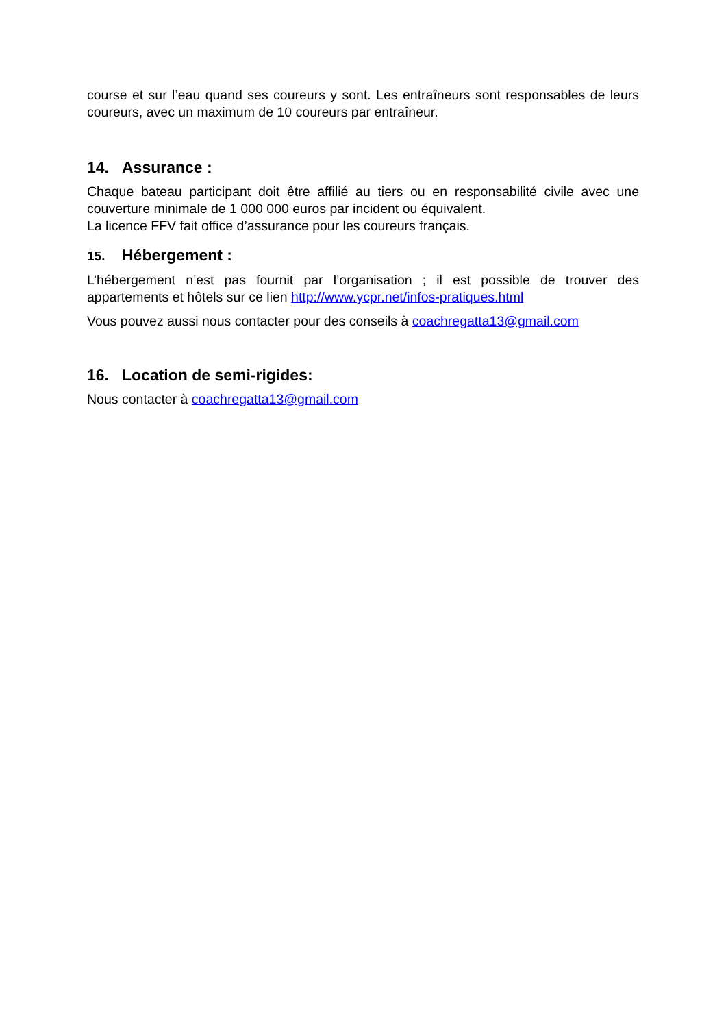course et sur l’eau quand ses coureurs y sont. Les entraîneurs sont responsables de leurs coureurs, avec un maximum de 10 coureurs par entraîneur.
14. Assurance :
Chaque bateau participant doit être affilié au tiers ou en responsabilité civile avec une couverture minimale de 1 000 000 euros par incident ou équivalent.
La licence FFV fait office d’assurance pour les coureurs français.
15. Hébergement :
L’hébergement n’est pas fournit par l’organisation ; il est possible de trouver des appartements et hôtels sur ce lien http://www.ycpr.net/infos-pratiques.html
Vous pouvez aussi nous contacter pour des conseils à coachregatta13@gmail.com
16. Location de semi-rigides:
Nous contacter à coachregatta13@gmail.com